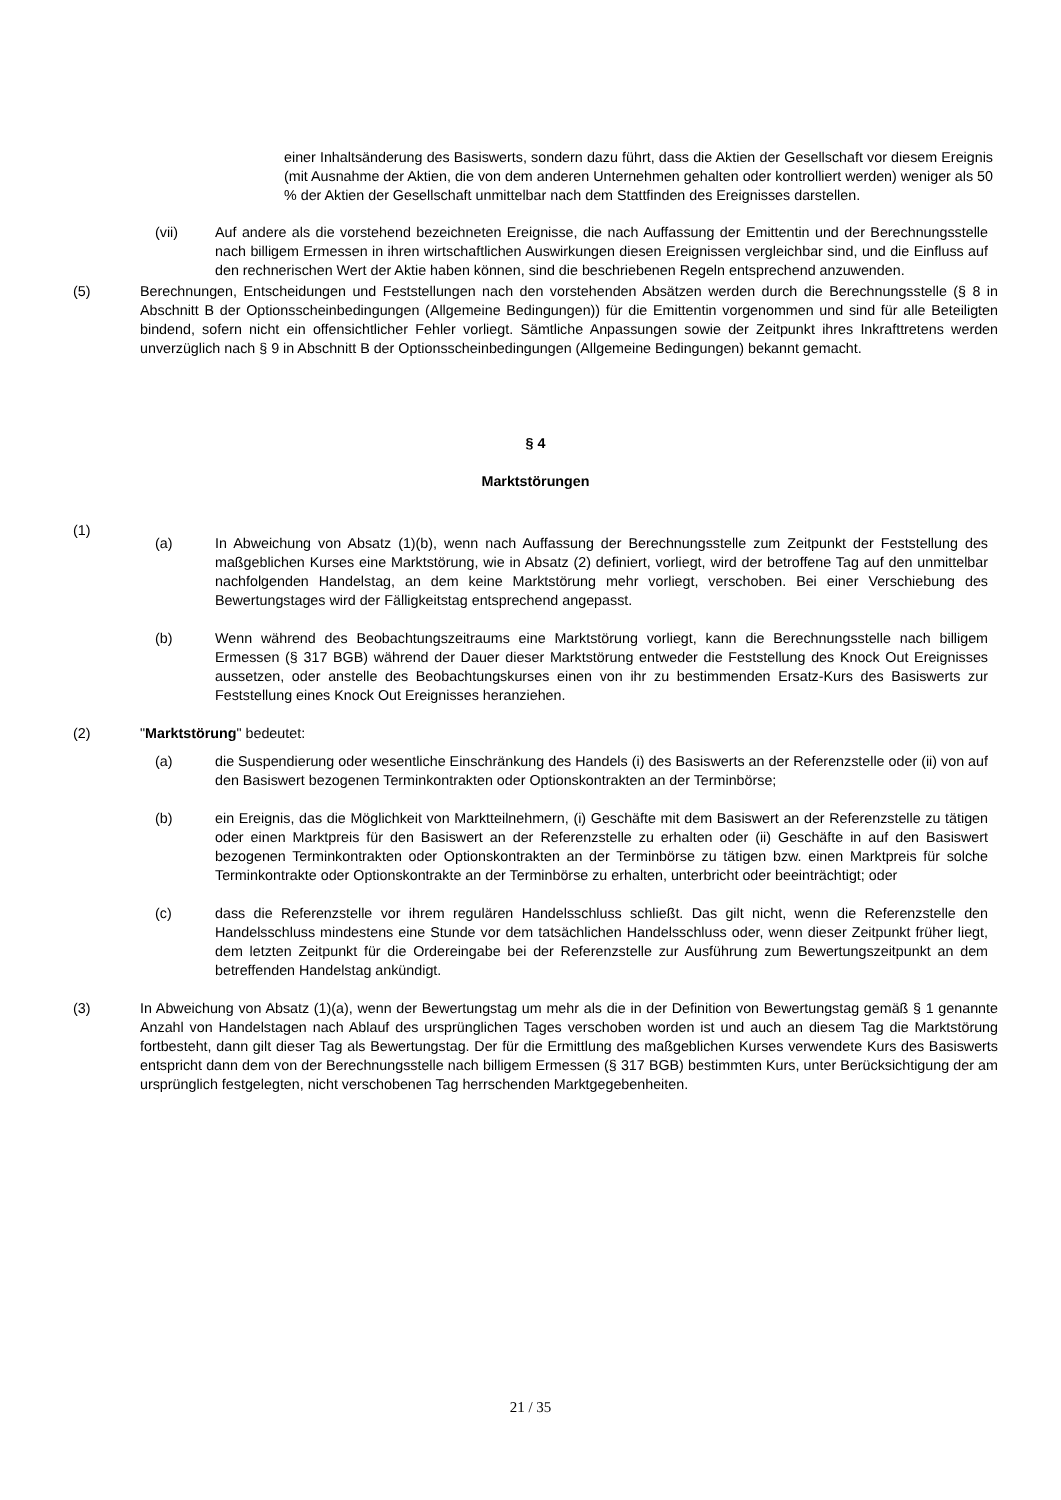einer Inhaltsänderung des Basiswerts, sondern dazu führt, dass die Aktien der Gesellschaft vor diesem Ereignis (mit Ausnahme der Aktien, die von dem anderen Unternehmen gehalten oder kontrolliert werden) weniger als 50 % der Aktien der Gesellschaft unmittelbar nach dem Stattfinden des Ereignisses darstellen.
(vii) Auf andere als die vorstehend bezeichneten Ereignisse, die nach Auffassung der Emittentin und der Berechnungsstelle nach billigem Ermessen in ihren wirtschaftlichen Auswirkungen diesen Ereignissen vergleichbar sind, und die Einfluss auf den rechnerischen Wert der Aktie haben können, sind die beschriebenen Regeln entsprechend anzuwenden.
(5) Berechnungen, Entscheidungen und Feststellungen nach den vorstehenden Absätzen werden durch die Berechnungsstelle (§ 8 in Abschnitt B der Optionsscheinbedingungen (Allgemeine Bedingungen)) für die Emittentin vorgenommen und sind für alle Beteiligten bindend, sofern nicht ein offensichtlicher Fehler vorliegt. Sämtliche Anpassungen sowie der Zeitpunkt ihres Inkrafttretens werden unverzüglich nach § 9 in Abschnitt B der Optionsscheinbedingungen (Allgemeine Bedingungen) bekannt gemacht.
§ 4
Marktstörungen
(1)
(a) In Abweichung von Absatz (1)(b), wenn nach Auffassung der Berechnungsstelle zum Zeitpunkt der Feststellung des maßgeblichen Kurses eine Marktstörung, wie in Absatz (2) definiert, vorliegt, wird der betroffene Tag auf den unmittelbar nachfolgenden Handelstag, an dem keine Marktstörung mehr vorliegt, verschoben. Bei einer Verschiebung des Bewertungstages wird der Fälligkeitstag entsprechend angepasst.
(b) Wenn während des Beobachtungszeitraums eine Marktstörung vorliegt, kann die Berechnungsstelle nach billigem Ermessen (§ 317 BGB) während der Dauer dieser Marktstörung entweder die Feststellung des Knock Out Ereignisses aussetzen, oder anstelle des Beobachtungskurses einen von ihr zu bestimmenden Ersatz-Kurs des Basiswerts zur Feststellung eines Knock Out Ereignisses heranziehen.
(2) "Marktstörung" bedeutet:
(a) die Suspendierung oder wesentliche Einschränkung des Handels (i) des Basiswerts an der Referenzstelle oder (ii) von auf den Basiswert bezogenen Terminkontrakten oder Optionskontrakten an der Terminbörse;
(b) ein Ereignis, das die Möglichkeit von Marktteilnehmern, (i) Geschäfte mit dem Basiswert an der Referenzstelle zu tätigen oder einen Marktpreis für den Basiswert an der Referenzstelle zu erhalten oder (ii) Geschäfte in auf den Basiswert bezogenen Terminkontrakten oder Optionskontrakten an der Terminbörse zu tätigen bzw. einen Marktpreis für solche Terminkontrakte oder Optionskontrakte an der Terminbörse zu erhalten, unterbricht oder beeinträchtigt; oder
(c) dass die Referenzstelle vor ihrem regulären Handelsschluss schließt. Das gilt nicht, wenn die Referenzstelle den Handelsschluss mindestens eine Stunde vor dem tatsächlichen Handelsschluss oder, wenn dieser Zeitpunkt früher liegt, dem letzten Zeitpunkt für die Ordereingabe bei der Referenzstelle zur Ausführung zum Bewertungszeitpunkt an dem betreffenden Handelstag ankündigt.
(3) In Abweichung von Absatz (1)(a), wenn der Bewertungstag um mehr als die in der Definition von Bewertungstag gemäß § 1 genannte Anzahl von Handelstagen nach Ablauf des ursprünglichen Tages verschoben worden ist und auch an diesem Tag die Marktstörung fortbesteht, dann gilt dieser Tag als Bewertungstag. Der für die Ermittlung des maßgeblichen Kurses verwendete Kurs des Basiswerts entspricht dann dem von der Berechnungsstelle nach billigem Ermessen (§ 317 BGB) bestimmten Kurs, unter Berücksichtigung der am ursprünglich festgelegten, nicht verschobenen Tag herrschenden Marktgegebenheiten.
21 / 35